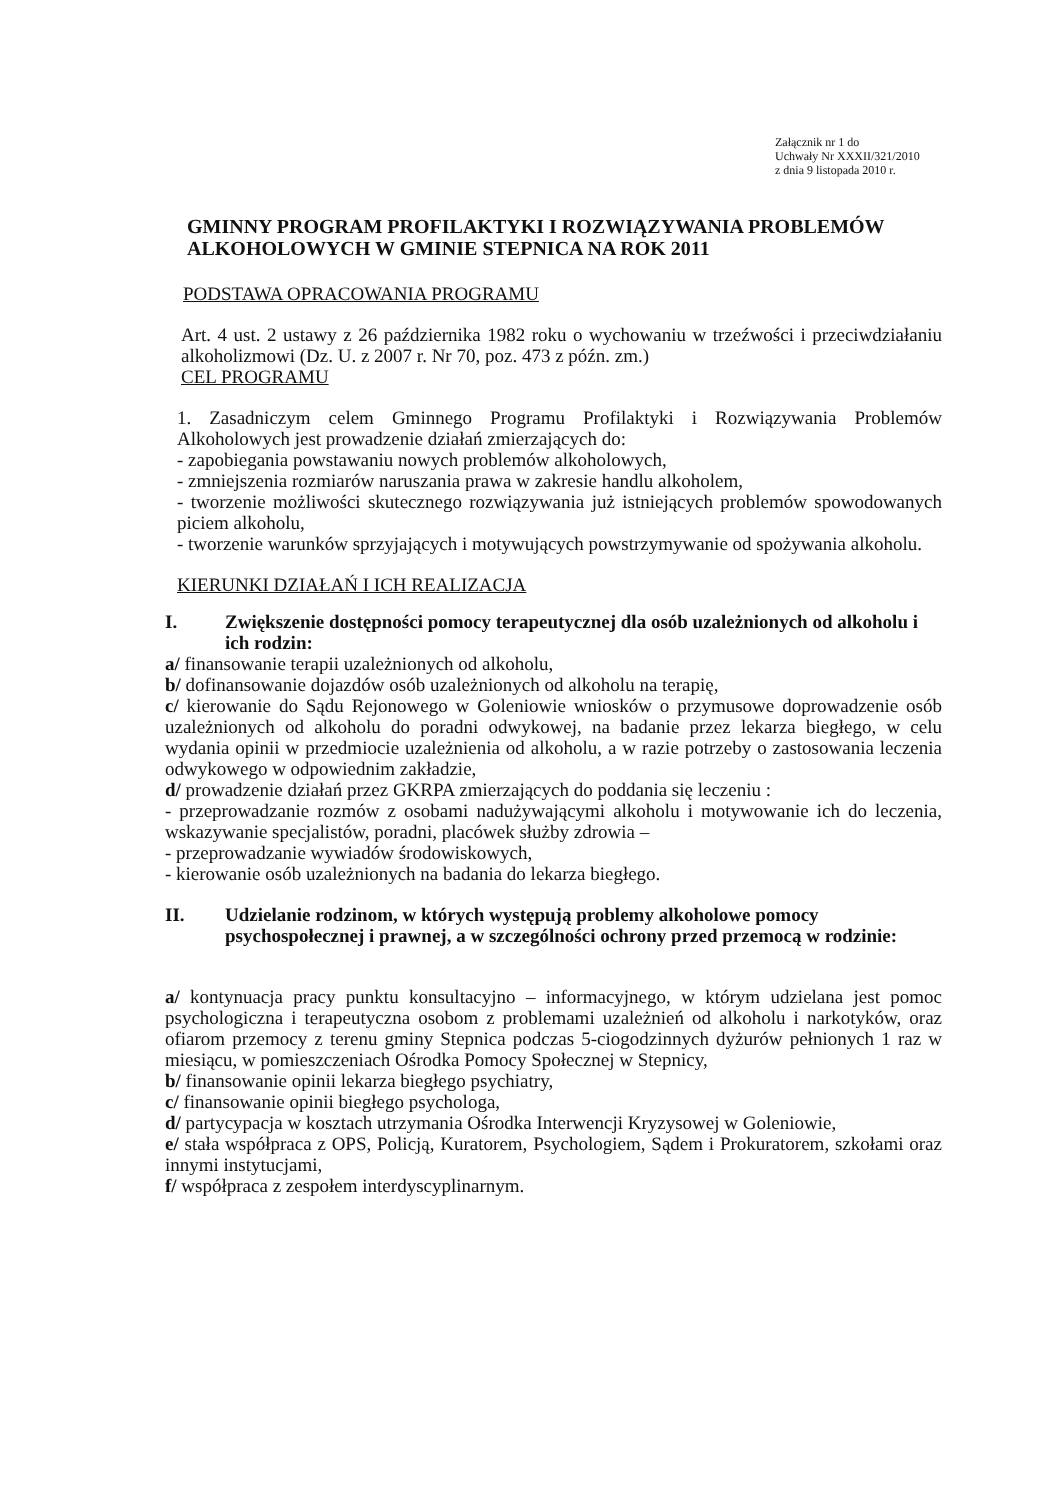Załącznik nr 1 do
Uchwały Nr XXXII/321/2010
z dnia 9 listopada 2010 r.
GMINNY PROGRAM PROFILAKTYKI I ROZWIĄZYWANIA PROBLEMÓW ALKOHOLOWYCH W GMINIE STEPNICA NA ROK 2011
PODSTAWA OPRACOWANIA PROGRAMU
Art. 4 ust. 2 ustawy z 26 października 1982 roku o wychowaniu w trzeźwości i przeciwdziałaniu alkoholizmowi (Dz. U. z 2007 r. Nr 70, poz. 473 z późn. zm.)
CEL PROGRAMU
1. Zasadniczym celem Gminnego Programu Profilaktyki i Rozwiązywania Problemów Alkoholowych jest prowadzenie działań zmierzających do:
- zapobiegania powstawaniu nowych problemów alkoholowych,
- zmniejszenia rozmiarów naruszania prawa w zakresie handlu alkoholem,
- tworzenie możliwości skutecznego rozwiązywania już istniejących problemów spowodowanych piciem alkoholu,
- tworzenie warunków sprzyjających i motywujących powstrzymywanie od spożywania alkoholu.
KIERUNKI DZIAŁAŃ I ICH REALIZACJA
I. Zwiększenie dostępności pomocy terapeutycznej dla osób uzależnionych od alkoholu i ich rodzin:
a/ finansowanie terapii uzależnionych od alkoholu,
b/ dofinansowanie dojazdów osób uzależnionych od alkoholu na terapię,
c/ kierowanie do Sądu Rejonowego w Goleniowie wniosków o przymusowe doprowadzenie osób uzależnionych od alkoholu do poradni odwykowej, na badanie przez lekarza biegłego, w celu wydania opinii w przedmiocie uzależnienia od alkoholu, a w razie potrzeby o zastosowania leczenia odwykowego w odpowiednim zakładzie,
d/ prowadzenie działań przez GKRPA zmierzających do poddania się leczeniu :
- przeprowadzanie rozmów z osobami nadużywającymi alkoholu i motywowanie ich do leczenia, wskazywanie specjalistów, poradni, placówek służby zdrowia –
- przeprowadzanie wywiadów środowiskowych,
- kierowanie osób uzależnionych na badania do lekarza biegłego.
II. Udzielanie rodzinom, w których występują problemy alkoholowe pomocy psychospołecznej i prawnej, a w szczególności ochrony przed przemocą w rodzinie:
a/ kontynuacja pracy punktu konsultacyjno – informacyjnego, w którym udzielana jest pomoc psychologiczna i terapeutyczna osobom z problemami uzależnień od alkoholu i narkotyków, oraz ofiarom przemocy z terenu gminy Stepnica podczas 5-ciogodzinnych dyżurów pełnionych 1 raz w miesiącu, w pomieszczeniach Ośrodka Pomocy Społecznej w Stepnicy,
b/ finansowanie opinii lekarza biegłego psychiatry,
c/ finansowanie opinii biegłego psychologa,
d/ partycypacja w kosztach utrzymania Ośrodka Interwencji Kryzysowej w Goleniowie,
e/ stała współpraca z OPS, Policją, Kuratorem, Psychologiem, Sądem i Prokuratorem, szkołami oraz innymi instytucjami,
f/ współpraca z zespołem interdyscyplinarnym.